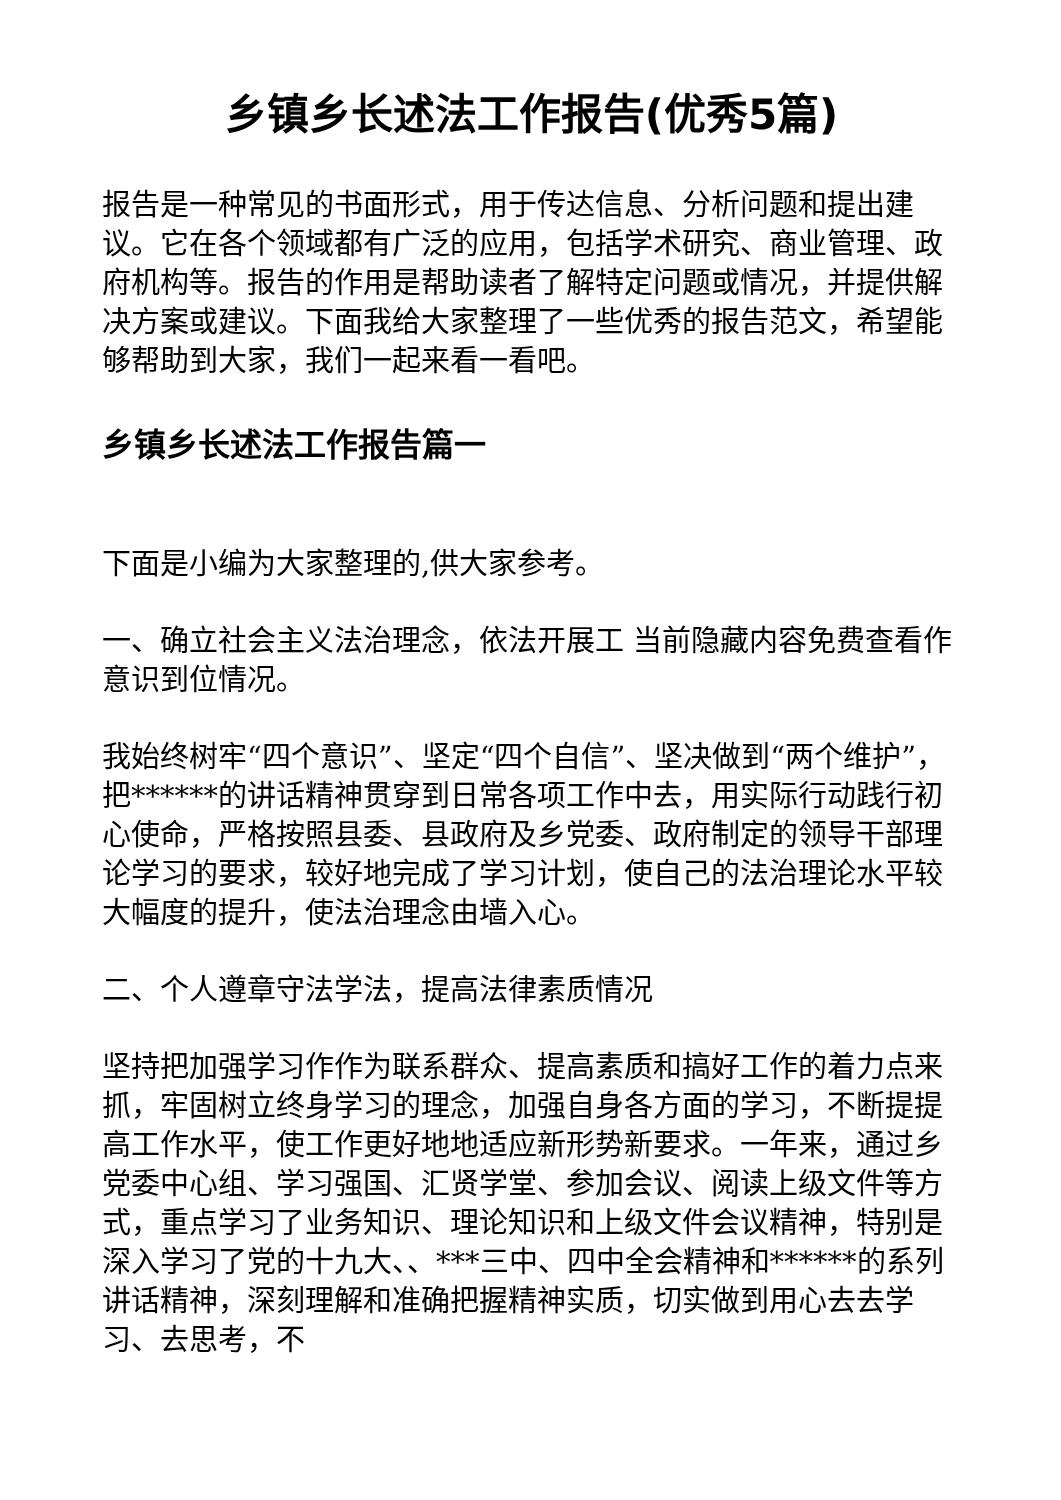乡镇乡长述法工作报告(优秀5篇)
报告是一种常见的书面形式，用于传达信息、分析问题和提出建议。它在各个领域都有广泛的应用，包括学术研究、商业管理、政府机构等。报告的作用是帮助读者了解特定问题或情况，并提供解决方案或建议。下面我给大家整理了一些优秀的报告范文，希望能够帮助到大家，我们一起来看一看吧。
乡镇乡长述法工作报告篇一
下面是小编为大家整理的,供大家参考。
一、确立社会主义法治理念，依法开展工 当前隐藏内容免费查看作意识到位情况。
我始终树牢“四个意识”、坚定“四个自信”、坚决做到“两个维护”，把******的讲话精神贯穿到日常各项工作中去，用实际行动践行初心使命，严格按照县委、县政府及乡党委、政府制定的领导干部理论学习的要求，较好地完成了学习计划，使自己的法治理论水平较大幅度的提升，使法治理念由墙入心。
二、个人遵章守法学法，提高法律素质情况
坚持把加强学习作作为联系群众、提高素质和搞好工作的着力点来抓，牢固树立终身学习的理念，加强自身各方面的学习，不断提提高工作水平，使工作更好地地适应新形势新要求。一年来，通过乡党委中心组、学习强国、汇贤学堂、参加会议、阅读上级文件等方式，重点学习了业务知识、理论知识和上级文件会议精神，特别是深入学习了党的十九大、、***三中、四中全会精神和******的系列讲话精神，深刻理解和准确把握精神实质，切实做到用心去去学习、去思考，不